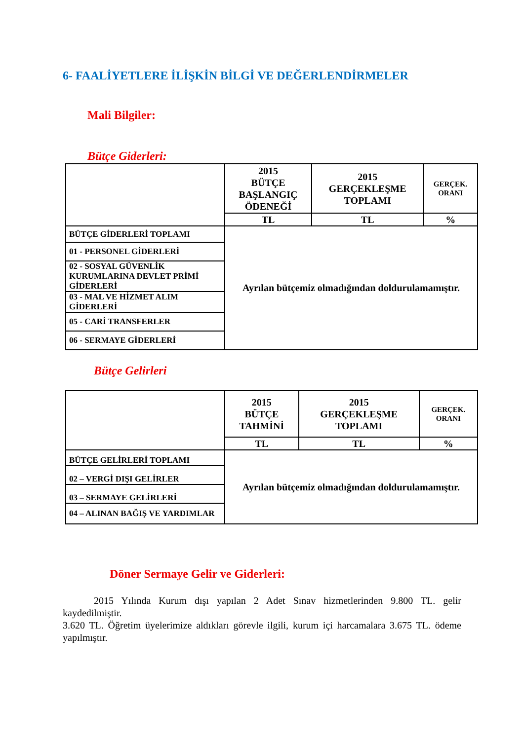6- FAALİYETLERE İLİŞKİN BİLGİ VE DEĞERLENDİRMELER
Mali Bilgiler:
Bütçe Giderleri:
| | 2015 BÜTÇE BAŞLANGIÇ ÖDENEĞİ | 2015 GERÇEKLEŞME TOPLAMI | GERÇEK. ORANI |
| --- | --- | --- | --- |
| | TL | TL | % |
| BÜTÇE GİDERLERİ TOPLAMI | Ayrılan bütçemiz olmadığından doldurulamamıştır. | | |
| 01 - PERSONEL GİDERLERİ | | | |
| 02 - SOSYAL GÜVENLİK KURUMLARINA DEVLET PRİMİ GİDERLERİ | | | |
| 03 - MAL VE HİZMET ALIM GİDERLERİ | | | |
| 05 - CARİ TRANSFERLER | | | |
| 06 - SERMAYE GİDERLERİ | | | |
Bütçe Gelirleri
| | 2015 BÜTÇE TAHMİNİ | 2015 GERÇEKLEŞME TOPLAMI | GERÇEK. ORANI |
| --- | --- | --- | --- |
| | TL | TL | % |
| BÜTÇE GELİRLERİ TOPLAMI | Ayrılan bütçemiz olmadığından doldurulamamıştır. | | |
| 02 – VERGİ DIŞI GELİRLER | | | |
| 03 – SERMAYE GELİRLERİ | | | |
| 04 – ALINAN BAĞIŞ VE YARDIMLAR | | | |
Döner Sermaye Gelir ve Giderleri:
2015 Yılında Kurum dışı yapılan 2 Adet Sınav hizmetlerinden 9.800 TL. gelir kaydedilmiştir.
3.620 TL. Öğretim üyelerimize aldıkları görevle ilgili, kurum içi harcamalara 3.675 TL. ödeme yapılmıştır.